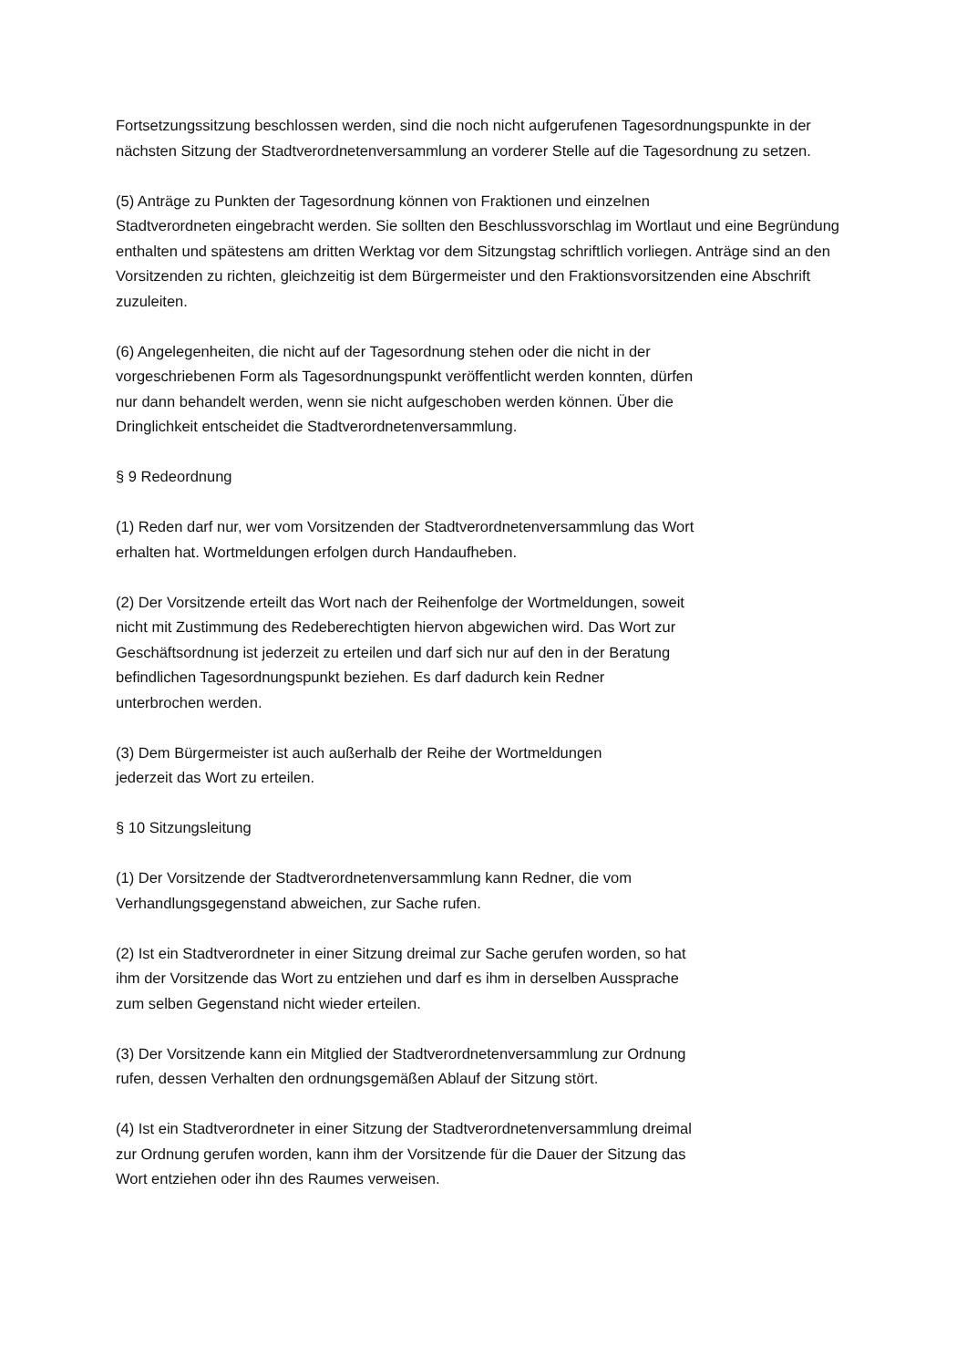Fortsetzungssitzung beschlossen werden, sind die noch nicht aufgerufenen Tagesordnungspunkte in der nächsten Sitzung der Stadtverordnetenversammlung an vorderer Stelle auf die Tagesordnung zu setzen.
(5) Anträge zu Punkten der Tagesordnung können von Fraktionen und einzelnen
Stadtverordneten eingebracht werden. Sie sollten den Beschlussvorschlag im Wortlaut und eine Begründung enthalten und spätestens am dritten Werktag vor dem Sitzungstag schriftlich vorliegen. Anträge sind an den Vorsitzenden zu richten, gleichzeitig ist dem Bürgermeister und den Fraktionsvorsitzenden eine Abschrift zuzuleiten.
(6) Angelegenheiten, die nicht auf der Tagesordnung stehen oder die nicht in der
vorgeschriebenen Form als Tagesordnungspunkt veröffentlicht werden konnten, dürfen
nur dann behandelt werden, wenn sie nicht aufgeschoben werden können. Über die
Dringlichkeit entscheidet die Stadtverordnetenversammlung.
§ 9 Redeordnung
(1) Reden darf nur, wer vom Vorsitzenden der Stadtverordnetenversammlung das Wort
erhalten hat. Wortmeldungen erfolgen durch Handaufheben.
(2) Der Vorsitzende erteilt das Wort nach der Reihenfolge der Wortmeldungen, soweit
nicht mit Zustimmung des Redeberechtigten hiervon abgewichen wird. Das Wort zur
Geschäftsordnung ist jederzeit zu erteilen und darf sich nur auf den in der Beratung
befindlichen Tagesordnungspunkt beziehen. Es darf dadurch kein Redner
unterbrochen werden.
(3) Dem Bürgermeister ist auch außerhalb der Reihe der Wortmeldungen
jederzeit das Wort zu erteilen.
§ 10 Sitzungsleitung
(1) Der Vorsitzende der Stadtverordnetenversammlung kann Redner, die vom
Verhandlungsgegenstand abweichen, zur Sache rufen.
(2) Ist ein Stadtverordneter in einer Sitzung dreimal zur Sache gerufen worden, so hat
ihm der Vorsitzende das Wort zu entziehen und darf es ihm in derselben Aussprache
zum selben Gegenstand nicht wieder erteilen.
(3) Der Vorsitzende kann ein Mitglied der Stadtverordnetenversammlung zur Ordnung
rufen, dessen Verhalten den ordnungsgemäßen Ablauf der Sitzung stört.
(4) Ist ein Stadtverordneter in einer Sitzung der Stadtverordnetenversammlung dreimal
zur Ordnung gerufen worden, kann ihm der Vorsitzende für die Dauer der Sitzung das
Wort entziehen oder ihn des Raumes verweisen.